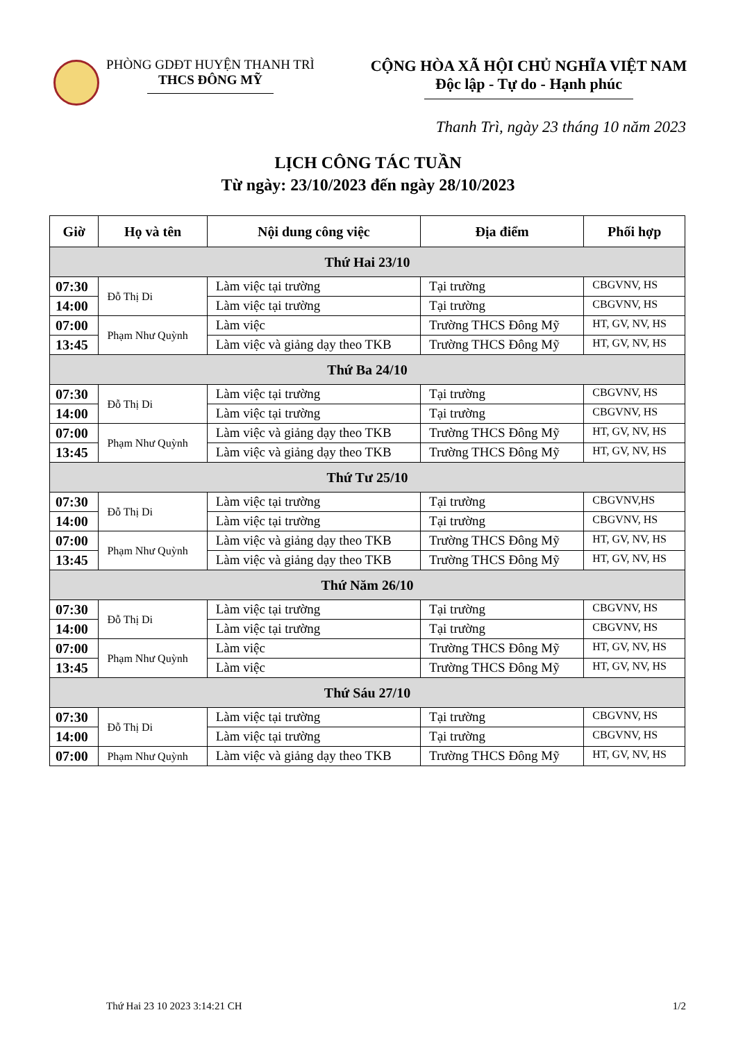PHÒNG GDĐT HUYỆN THANH TRÌ
THCS ĐÔNG MỸ
CỘNG HÒA XÃ HỘI CHỦ NGHĨA VIỆT NAM
Độc lập - Tự do - Hạnh phúc
Thanh Trì, ngày 23 tháng 10 năm 2023
LỊCH CÔNG TÁC TUẦN
Từ ngày: 23/10/2023 đến ngày 28/10/2023
| Giờ | Họ và tên | Nội dung công việc | Địa điểm | Phối hợp |
| --- | --- | --- | --- | --- |
| Thứ Hai 23/10 | | | | |
| 07:30 | Đỗ Thị Di | Làm việc tại trường | Tại trường | CBGVNV, HS |
| 14:00 | | Làm việc tại trường | Tại trường | CBGVNV, HS |
| 07:00 | Phạm Như Quỳnh | Làm việc | Trường THCS Đông Mỹ | HT, GV, NV, HS |
| 13:45 | | Làm việc và giảng dạy theo TKB | Trường THCS Đông Mỹ | HT, GV, NV, HS |
| Thứ Ba 24/10 | | | | |
| 07:30 | Đỗ Thị Di | Làm việc tại trường | Tại trường | CBGVNV, HS |
| 14:00 | | Làm việc tại trường | Tại trường | CBGVNV, HS |
| 07:00 | Phạm Như Quỳnh | Làm việc và giảng dạy theo TKB | Trường THCS Đông Mỹ | HT, GV, NV, HS |
| 13:45 | | Làm việc và giảng dạy theo TKB | Trường THCS Đông Mỹ | HT, GV, NV, HS |
| Thứ Tư 25/10 | | | | |
| 07:30 | Đỗ Thị Di | Làm việc tại trường | Tại trường | CBGVNV,HS |
| 14:00 | | Làm việc tại trường | Tại trường | CBGVNV, HS |
| 07:00 | Phạm Như Quỳnh | Làm việc và giảng dạy theo TKB | Trường THCS Đông Mỹ | HT, GV, NV, HS |
| 13:45 | | Làm việc và giảng dạy theo TKB | Trường THCS Đông Mỹ | HT, GV, NV, HS |
| Thứ Năm 26/10 | | | | |
| 07:30 | Đỗ Thị Di | Làm việc tại trường | Tại trường | CBGVNV, HS |
| 14:00 | | Làm việc tại trường | Tại trường | CBGVNV, HS |
| 07:00 | Phạm Như Quỳnh | Làm việc | Trường THCS Đông Mỹ | HT, GV, NV, HS |
| 13:45 | | Làm việc | Trường THCS Đông Mỹ | HT, GV, NV, HS |
| Thứ Sáu 27/10 | | | | |
| 07:30 | Đỗ Thị Di | Làm việc tại trường | Tại trường | CBGVNV, HS |
| 14:00 | | Làm việc tại trường | Tại trường | CBGVNV, HS |
| 07:00 | Phạm Như Quỳnh | Làm việc và giảng dạy theo TKB | Trường THCS Đông Mỹ | HT, GV, NV, HS |
Thứ Hai 23 10 2023 3:14:21 CH 1/2